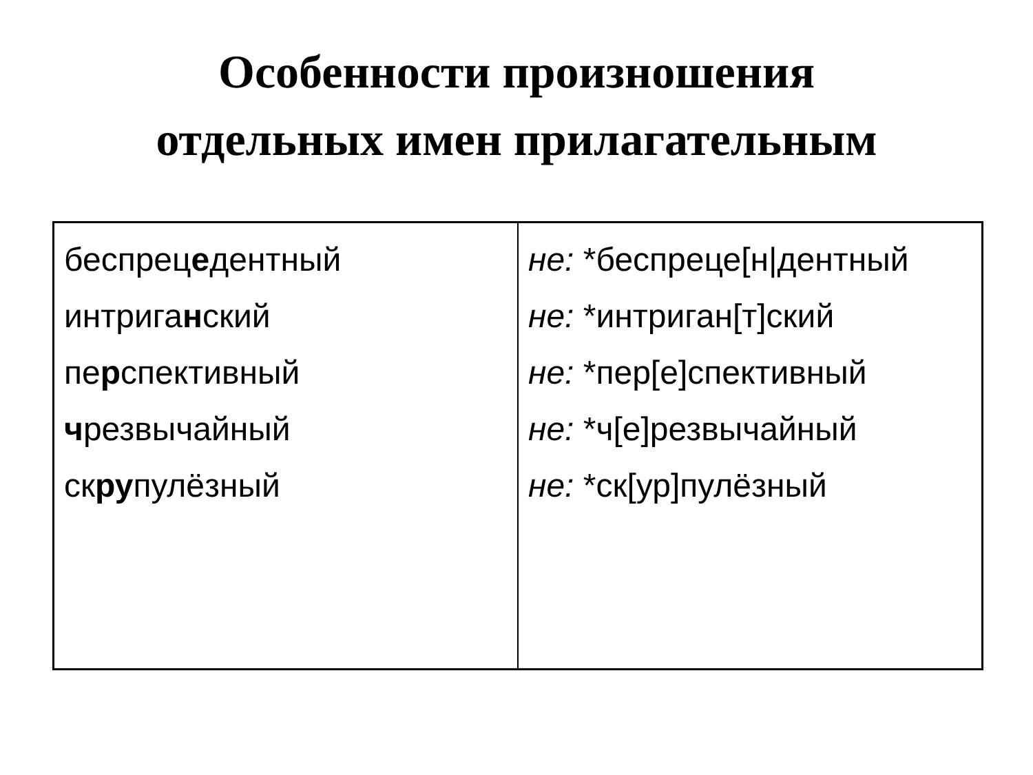Особенности произношения
отдельных имен прилагательным
| беспрец е дентный интрига н ский пе р спективный ч резвычайный ск ру пулёзный | не: *беспреце[н/дентный не: *интриган[т]ский не: *пер[е]спективный не: *ч[е]резвычайный не: *ск[ур]пулёзный |